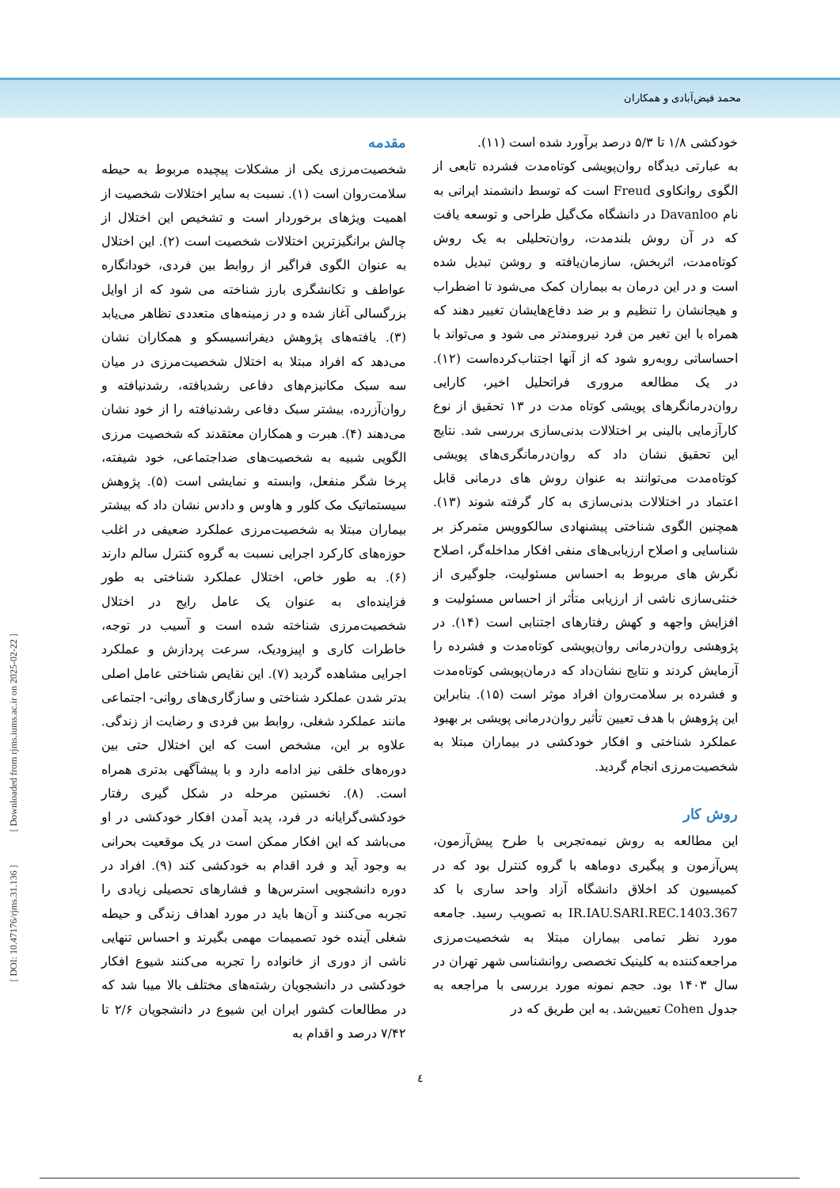محمد فیض‌آبادی و همکاران
مقدمه
شخصیت‌مرزی یکی از مشکلات پیچیده مربوط به حیطه سلامت‌روان است (۱). نسبت به سایر اختلالات شخصیت از اهمیت ویژهای برخوردار است و تشخیص این اختلال از چالش برانگیزترین اختلالات شخصیت است (۲). این اختلال به عنوان الگوی فراگیر از روابط بین فردی، خودانگاره عواطف و تکانشگری بارز شناخته می شود که از اوایل بزرگسالی آغاز شده و در زمینه‌های متعددی تظاهر می‌یابد (۳). یافته‌های پژوهش دیفرانسیسکو و همکاران نشان می‌دهد که افراد مبتلا به اختلال شخصیت‌مرزی در میان سه سبک مکانیزم‌های دفاعی رشدیافته، رشدنیافته و روان‌آزرده، بیشتر سبک دفاعی رشدنیافته را از خود نشان می‌دهند (۴). هبرت و همکاران معتقدند که شخصیت مرزی الگویی شبیه به شخصیت‌های ضداجتماعی، خود شیفته، پرخا شگر منفعل، وابسته و نمایشی است (۵). پژوهش سیستماتیک مک کلور و هاوس و دادس نشان داد که بیشتر بیماران مبتلا به شخصیت‌مرزی عملکرد ضعیفی در اغلب حوزه‌های کارکرد اجرایی نسبت به گروه کنترل سالم دارند (۶). به طور خاص، اختلال عملکرد شناختی به طور فزاینده‌ای به عنوان یک عامل رایج در اختلال شخصیت‌مرزی شناخته شده است و آسیب در توجه، خاطرات کاری و اپیزودیک، سرعت پردازش و عملکرد اجرایی مشاهده گردید (۷). این نقایص شناختی عامل اصلی بدتر شدن عملکرد شناختی و سازگاری‌های روانی- اجتماعی مانند عملکرد شغلی، روابط بین فردی و رضایت از زندگی. علاوه بر این، مشخص است که این اختلال حتی بین دوره‌های خلقی نیز ادامه دارد و با پیشآگهی بدتری همراه است. (۸). نخستین مرحله در شکل گیری رفتار خودکشی‌گرایانه در فرد، پدید آمدن افکار خودکشی در او می‌باشد که این افکار ممکن است در یک موقعیت بحرانی به وجود آید و فرد اقدام به خودکشی کند (۹). افراد در دوره دانشجویی استرس‌ها و فشارهای تحصیلی زیادی را تجربه می‌کنند و آن‌ها باید در مورد اهداف زندگی و حیطه شغلی آینده خود تصمیمات مهمی بگیرند و احساس تنهایی ناشی از دوری از خانواده را تجربه می‌کنند شیوع افکار خودکشی در دانشجویان رشته‌های مختلف بالا میبا شد که در مطالعات کشور ایران این شیوع در دانشجویان ۲/۶ تا ۷/۴۲ درصد و اقدام به
خودکشی ۱/۸ تا ۵/۳ درصد برآورد شده است (۱۱).
به عبارتی دیدگاه روان‌پویشی کوتاه‌مدت فشرده تابعی از الگوی روانکاوی Freud است که توسط دانشمند ایرانی به نام Davanloo در دانشگاه مک‌گیل طراحی و توسعه یافت که در آن روش بلندمدت، روان‌تحلیلی به یک روش کوتاه‌مدت، اثربخش، سازمان‌یافته و روشن تبدیل شده است و در این درمان به بیماران کمک می‌شود تا اضطراب و هیجانشان را تنظیم و بر ضد دفاع‌هایشان تغییر دهند که همراه با این تغیر من فرد نیرومندتر می شود و می‌تواند با احساساتی روبه‌رو شود که از آنها اجتناب‌کرده‌است (۱۲). در یک مطالعه مروری فراتحلیل اخیر، کارایی روان‌درمانگرهای پویشی کوتاه مدت در ۱۳ تحقیق از نوع کارآزمایی بالینی بر اختلالات بدنی‌سازی بررسی شد. نتایج این تحقیق نشان داد که روان‌درمانگری‌های پویشی کوتاه‌مدت می‌توانند به عنوان روش های درمانی قابل اعتماد در اختلالات بدنی‌سازی به کار گرفته شوند (۱۳). همچنین الگوی شناختی پیشنهادی سالکوویس متمرکز بر شناسایی و اصلاح ارزیابی‌های منفی افکار مداخله‌گر، اصلاح نگرش های مربوط به احساس مسئولیت، جلوگیری از خنثی‌سازی ناشی از ارزیابی متأثر از احساس مسئولیت و افزایش واجهه و کهش رفتارهای اجتنابی است (۱۴). در پژوهشی روان‌درمانی روان‌پویشی کوتاه‌مدت و فشرده را آزمایش کردند و نتایج نشان‌داد که درمان‌پویشی کوتاه‌مدت و فشرده بر سلامت‌روان افراد موثر است (۱۵). بنابراین این پژوهش با هدف تعیین تأثیر روان‌درمانی پویشی بر بهبود عملکرد شناختی و افکار خودکشی در بیماران مبتلا به شخصیت‌مرزی انجام گردید.
روش کار
این مطالعه به روش نیمه‌تجربی با طرح پیش‌آزمون، پس‌آزمون و پیگیری دوماهه با گروه کنترل بود که در کمیسیون کد اخلاق دانشگاه آزاد واحد ساری با کد IR.IAU.SARI.REC.1403.367 به تصویب رسید. جامعه مورد نظر تمامی بیماران مبتلا به شخصیت‌مرزی مراجعه‌کننده به کلینیک تخصصی روانشناسی شهر تهران در سال ۱۴۰۳ بود. حجم نمونه مورد بررسی با مراجعه به جدول Cohen تعیین‌شد. به این طریق که در
٤
[ DOI: 10.47176/rjms.31.136 ] [ Downloaded from rjms.iums.ac.ir on 2025-02-22 ]